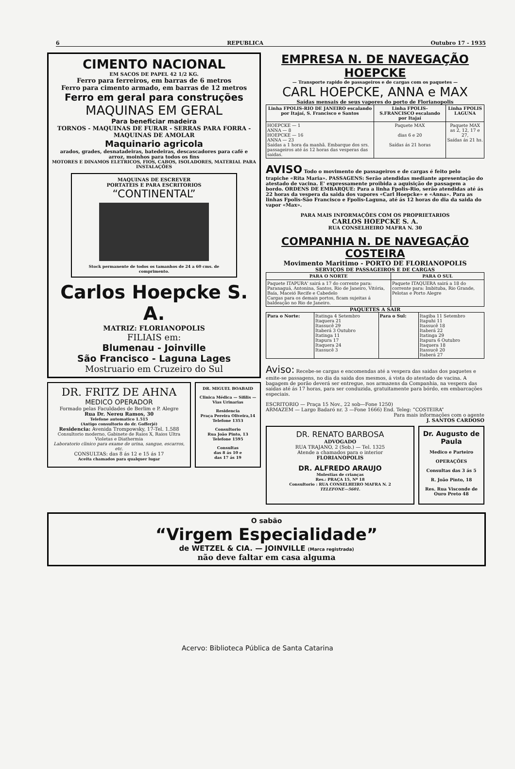6 REPUBLICA Outubro 17 - 1935
CIMENTO NACIONAL
EM SACOS DE PAPEL 42 1/2 KG.
Ferro para ferreiros, em barras de 6 metros
Ferro para cimento armado, em barras de 12 metros
Ferro em geral para construções
MAQUINAS EM GERAL
Para beneficiar madeira
TORNOS - MAQUINAS DE FURAR - SERRAS PARA FORRA - MAQUINAS DE AMOLAR
Maquinario agricola
arados, grades, desnatadeiras, batedeiras, descascadores para café e arroz, moinhos para todos os fins
MOTORES E DINAMOS ELETRICOS, FIOS, CABOS, ISOLADORES, MATERIAL PARA INSTALAÇÕES
MAQUINAS DE ESCREVER
PORTATEIS E PARA ESCRITORIOS
“CONTINENTAL”
Stock permanente de todos os tamanhos de 24 a 60 cms. de comprimento.
Carlos Hoepcke S. A.
MATRIZ: FLORIANOPOLIS
FILIAIS em:
Blumenau - Joinville
São Francisco - Laguna Lages
Mostruario em Cruzeiro do Sul
DR. FRITZ DE AHNA
MEDICO OPERADOR
Formado pelas Faculdades de Berlim e P. Alegre
Rua Dr. Nereu Ramos, 30
Telefone automatico 1.515
(Antigo consultorio do dr. Gofferjé)
Residencia: Avenida Trompowsky, 17-Tel. 1.588
Consultorio moderno, Gabinete de Raios X, Raios Ultra Violetas e Diathermia
Laboratorio clinico para exame de urina, sangue, escarros, etc.
CONSULTAS: das 8 ás 12 e 15 ás 17
Aceita chamados para qualquer lugar
DR. MIGUEL BOABAID
Clinica Médica — Sifilis — Vias Urinarias
Residencia
Praça Pereira Oliveira,14
Telefone 1353
Consultorio
Rua João Pinto, 13
Telefone 1595
Consultas
das 8 ás 10 e
das 17 ás 19
EMPRESA N. DE NAVEGAÇÃO HOEPCKE
— Transporte rapido de passageiros e de cargas com os paquetes —
CARL HOEPCKE, ANNA e MAX
Saídas mensais de seus vapores do porto de Florianopolis
| Linha FPOLIS-RIO DE JANEIRO escalando por Itajaí, S. Francisco e Santos | Linha FPOLIS-S.FRANCISCO escalando por Itajaí | Linha FPOLIS LAGUNA |
| --- | --- | --- |
| HOEPCKE — 1 ANNA — 8 HOEPCKE — 16 ANNA — 23 Saídas a 1 hora da manhã. Embarque dos srs. passageiros até ás 12 horas das vesperas das saidas. | Paquete MAX dias 6 e 20 Saídas ás 21 horas | Paquete MAX as 2, 12, 17 e 27, Saídas ás 21 hs. |
AVISO Todo o movimento de passageiros e de cargas é feito pelo trapiche «Rita Maria». PASSAGENS: Serão atendidas mediante apresentação do atestado de vacina. E' expressamente proibida a aquisição de passagem a bordo. ORDENS DE EMBARQUE: Para a linha Fpolis-Rio, serão atendidas até ás 22 horas da vespera da saida dos vapores «Carl Hoepcke» e «Anna». Para as linhas Fpolis-São Francisco e Fpolis-Laguna, até ás 12 horas do dia da saida do vapor «Max».
PARA MAIS INFORMAÇÕES COM OS PROPRIETARIOS
CARLOS HOEPCKE S. A.
RUA CONSELHEIRO MAFRA N. 30
COMPANHIA N. DE NAVEGAÇÃO COSTEIRA
Movimento Maritimo - PORTO DE FLORIANOPOLIS
SERVIÇOS DE PASSAGEIROS E DE CARGAS
| PARA O NORTE | PARA O SUL |
| --- | --- |
| Paquete ITAPURA' sairá a 17 do corrente para: Paranaguá, Antonina, Santos, Rio de Janeiro, Vitória, Baía, Maceió Recife e Cabedelo Cargas para os demais portos, ficam sujeitas á baldeação no Rio de Janeiro. | Paquete ITAQUERA sairá a 18 do corrente para: Imbituba, Rio Grande, Pelotas e Porto Alegre |
PAQUETES A SAIR
| Para o Norte: | Itatinga 4 Setembro Itaquera 21 Itassucê 29 Itaberá 3 Outubro Itatinga 11 Itapura 17 Itaquera 24 Itassucê 3 | Para o Sul: | Itagiba 11 Setembro Itapuhi 11 Itassucê 18 Itaberá 22 Itatinga 29 Itapura 6 Outubro Itaquera 18 Itassucê 20 Itaberá 27 |
Aviso: Recebe-se cargas e encomendas até a vespera das saidas dos paquetes e emite-se passagens, no dia da saida dos mesmos, á vista do atestado de vacina. A bagagem de porão deverá ser entregue, nos armazens da Companhia, na vespera das saidas até ás 17 horas, para ser conduzida, gratuitamente para bórdo, em embarcações especiais.
ESCRITORIO — Praça 15 Nov., 22 sob—Fone 1250)
ARMAZEM — Largo Badaró nr. 3 —Fone 1666) End. Teleg: “COSTEIRA”
Para mais informações com o agente
J. SANTOS CARDOSO
DR. RENATO BARBOSA
ADVOGADO
RUA TRAJANO, 2 (Sob.) — Tel. 1325
Atende a chamados para o interior
FLORIANOPOLIS
DR. ALFREDO ARAUJO
Molestias de crianças
Res.: PRAÇA 15, Nº 18
Consultorio : RUA CONSELHEIRO MAFRA N. 2
TELEFONE—5601.
Dr. Augusto de Paula
Medico e Parteiro
OPERAÇÕES
Consultas das 3 ás 5
R. João Pinto, 18
Res. Rua Visconde de Ouro Preto 48
O sabão
“Virgem Especialidade”
de WETZEL & CIA. — JOINVILLE (Marca registrada)
não deve faltar em casa alguma
Acervo: Biblioteca Pública de Santa Catarina